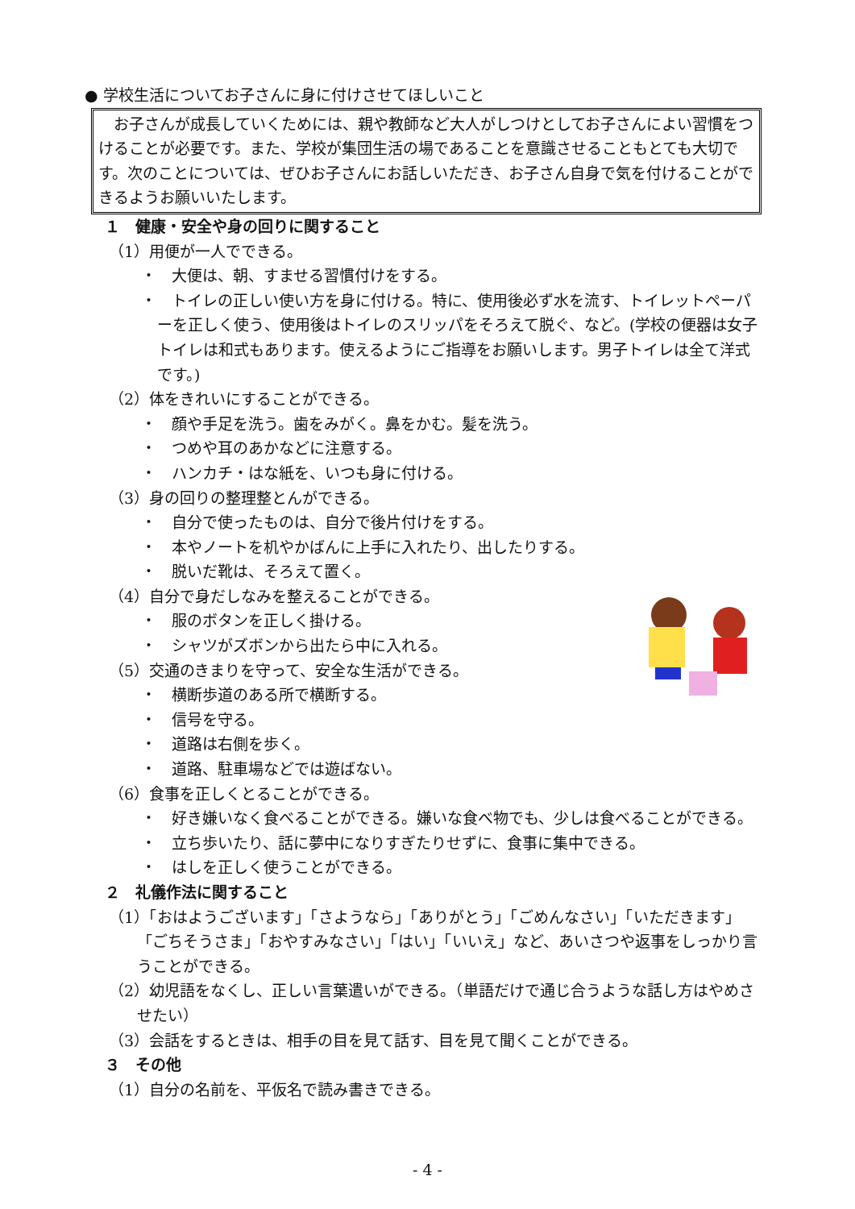● 学校生活についてお子さんに身に付けさせてほしいこと
　お子さんが成長していくためには、親や教師など大人がしつけとしてお子さんによい習慣をつけることが必要です。また、学校が集団生活の場であることを意識させることもとても大切です。次のことについては、ぜひお子さんにお話しいただき、お子さん自身で気を付けることができるようお願いいたします。
１　健康・安全や身の回りに関すること
（1）用便が一人でできる。
・　大便は、朝、すませる習慣付けをする。
・　トイレの正しい使い方を身に付ける。特に、使用後必ず水を流す、トイレットペーパーを正しく使う、使用後はトイレのスリッパをそろえて脱ぐ、など。(学校の便器は女子トイレは和式もあります。使えるようにご指導をお願いします。男子トイレは全て洋式です。)
（2）体をきれいにすることができる。
・　顔や手足を洗う。歯をみがく。鼻をかむ。髪を洗う。
・　つめや耳のあかなどに注意する。
・　ハンカチ・はな紙を、いつも身に付ける。
（3）身の回りの整理整とんができる。
・　自分で使ったものは、自分で後片付けをする。
・　本やノートを机やかばんに上手に入れたり、出したりする。
・　脱いだ靴は、そろえて置く。
（4）自分で身だしなみを整えることができる。
・　服のボタンを正しく掛ける。
・　シャツがズボンから出たら中に入れる。
（5）交通のきまりを守って、安全な生活ができる。
・　横断歩道のある所で横断する。
・　信号を守る。
・　道路は右側を歩く。
・　道路、駐車場などでは遊ばない。
（6）食事を正しくとることができる。
・　好き嫌いなく食べることができる。嫌いな食べ物でも、少しは食べることができる。
・　立ち歩いたり、話に夢中になりすぎたりせずに、食事に集中できる。
・　はしを正しく使うことができる。
２　礼儀作法に関すること
（1）「おはようございます」「さようなら」「ありがとう」「ごめんなさい」「いただきます」「ごちそうさま」「おやすみなさい」「はい」「いいえ」など、あいさつや返事をしっかり言うことができる。
（2）幼児語をなくし、正しい言葉遣いができる。（単語だけで通じ合うような話し方はやめさせたい）
（3）会話をするときは、相手の目を見て話す、目を見て聞くことができる。
３　その他
（1）自分の名前を、平仮名で読み書きできる。
- 4 -